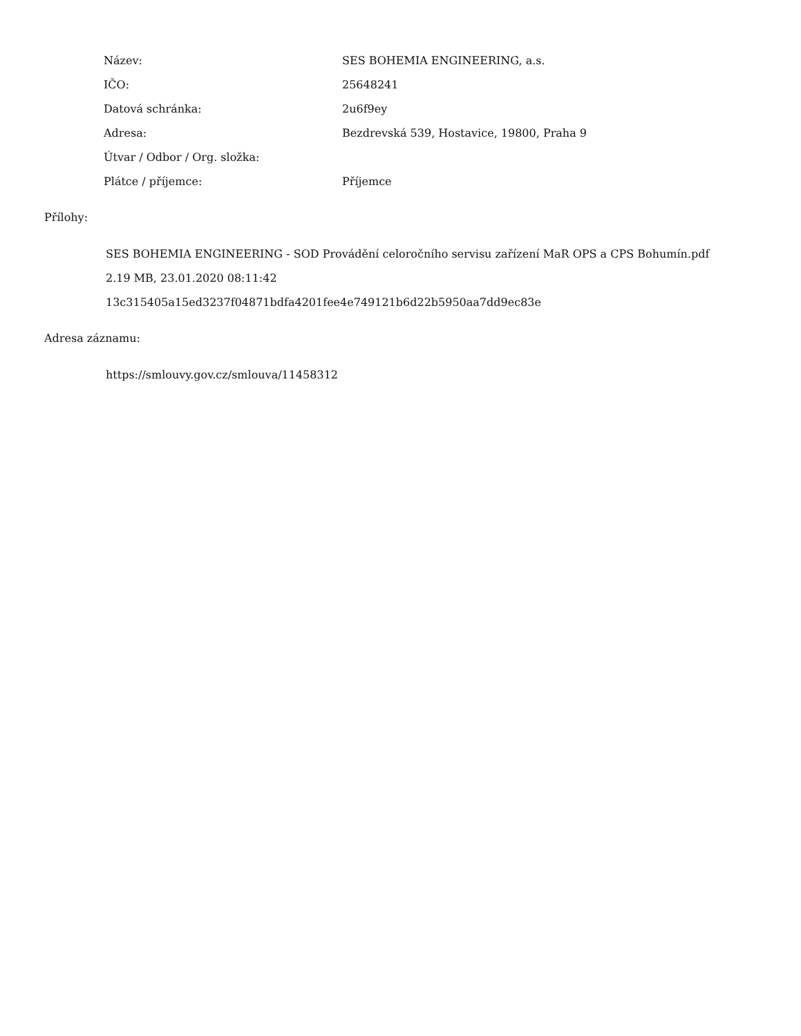| Název: | SES BOHEMIA ENGINEERING, a.s. |
| IČO: | 25648241 |
| Datová schránka: | 2u6f9ey |
| Adresa: | Bezdrevská 539, Hostavice, 19800, Praha 9 |
| Útvar / Odbor / Org. složka: | |
| Plátce / příjemce: | Příjemce |
Přílohy:
SES BOHEMIA ENGINEERING - SOD Provádění celoročního servisu zařízení MaR OPS a CPS Bohumín.pdf
2.19 MB, 23.01.2020 08:11:42
13c315405a15ed3237f04871bdfa4201fee4e749121b6d22b5950aa7dd9ec83e
Adresa záznamu:
https://smlouvy.gov.cz/smlouva/11458312